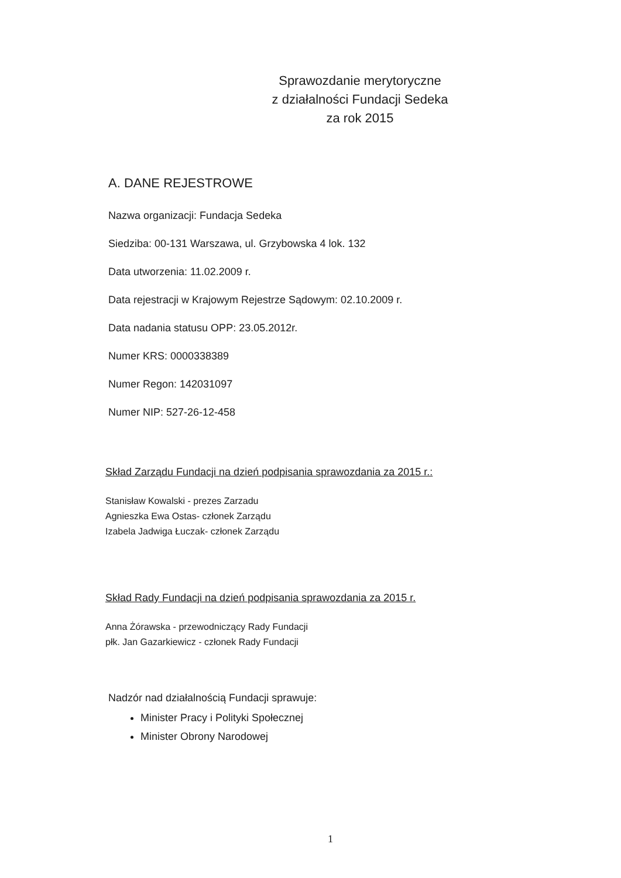Sprawozdanie merytoryczne
z działalności Fundacji Sedeka
za rok 2015
A. DANE REJESTROWE
Nazwa organizacji: Fundacja Sedeka
Siedziba: 00-131 Warszawa, ul. Grzybowska 4 lok. 132
Data utworzenia: 11.02.2009 r.
Data rejestracji w Krajowym Rejestrze Sądowym: 02.10.2009 r.
Data nadania statusu OPP: 23.05.2012r.
Numer KRS: 0000338389
Numer Regon: 142031097
Numer NIP: 527-26-12-458
Skład Zarządu Fundacji na dzień podpisania sprawozdania za 2015 r.:
Stanisław Kowalski - prezes Zarzadu
Agnieszka Ewa Ostas- członek Zarządu
Izabela Jadwiga Łuczak- członek Zarządu
Skład Rady Fundacji na dzień podpisania sprawozdania za 2015 r.
Anna Żórawska - przewodniczący Rady Fundacji
płk. Jan Gazarkiewicz - członek Rady Fundacji
Nadzór nad działalnością Fundacji sprawuje:
Minister Pracy i Polityki Społecznej
Minister Obrony Narodowej
1